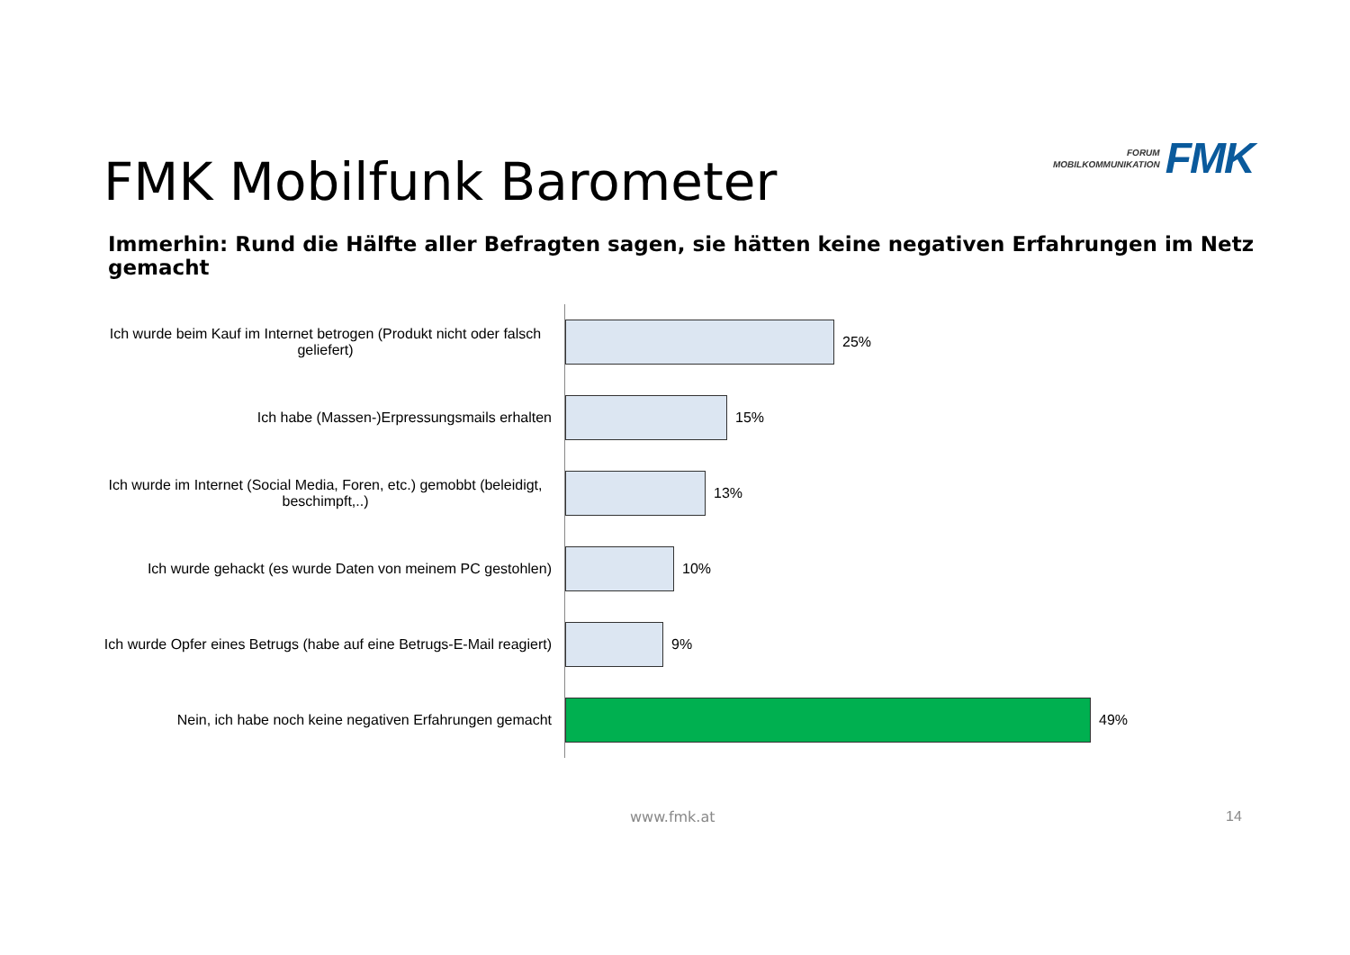FORUM
MOBILKOMMUNIKATION
FMK
FMK Mobilfunk Barometer
Immerhin: Rund die Hälfte aller Befragten sagen, sie hätten keine negativen Erfahrungen im Netz gemacht
Ich wurde beim Kauf im Internet betrogen (Produkt nicht oder falsch geliefert)
25%
Ich habe (Massen-)Erpressungsmails erhalten
15%
Ich wurde im Internet (Social Media, Foren, etc.) gemobbt (beleidigt, beschimpft,..)
13%
Ich wurde gehackt (es wurde Daten von meinem PC gestohlen)
10%
Ich wurde Opfer eines Betrugs (habe auf eine Betrugs-E-Mail reagiert)
9%
Nein, ich habe noch keine negativen Erfahrungen gemacht
49%
www.fmk.at 14